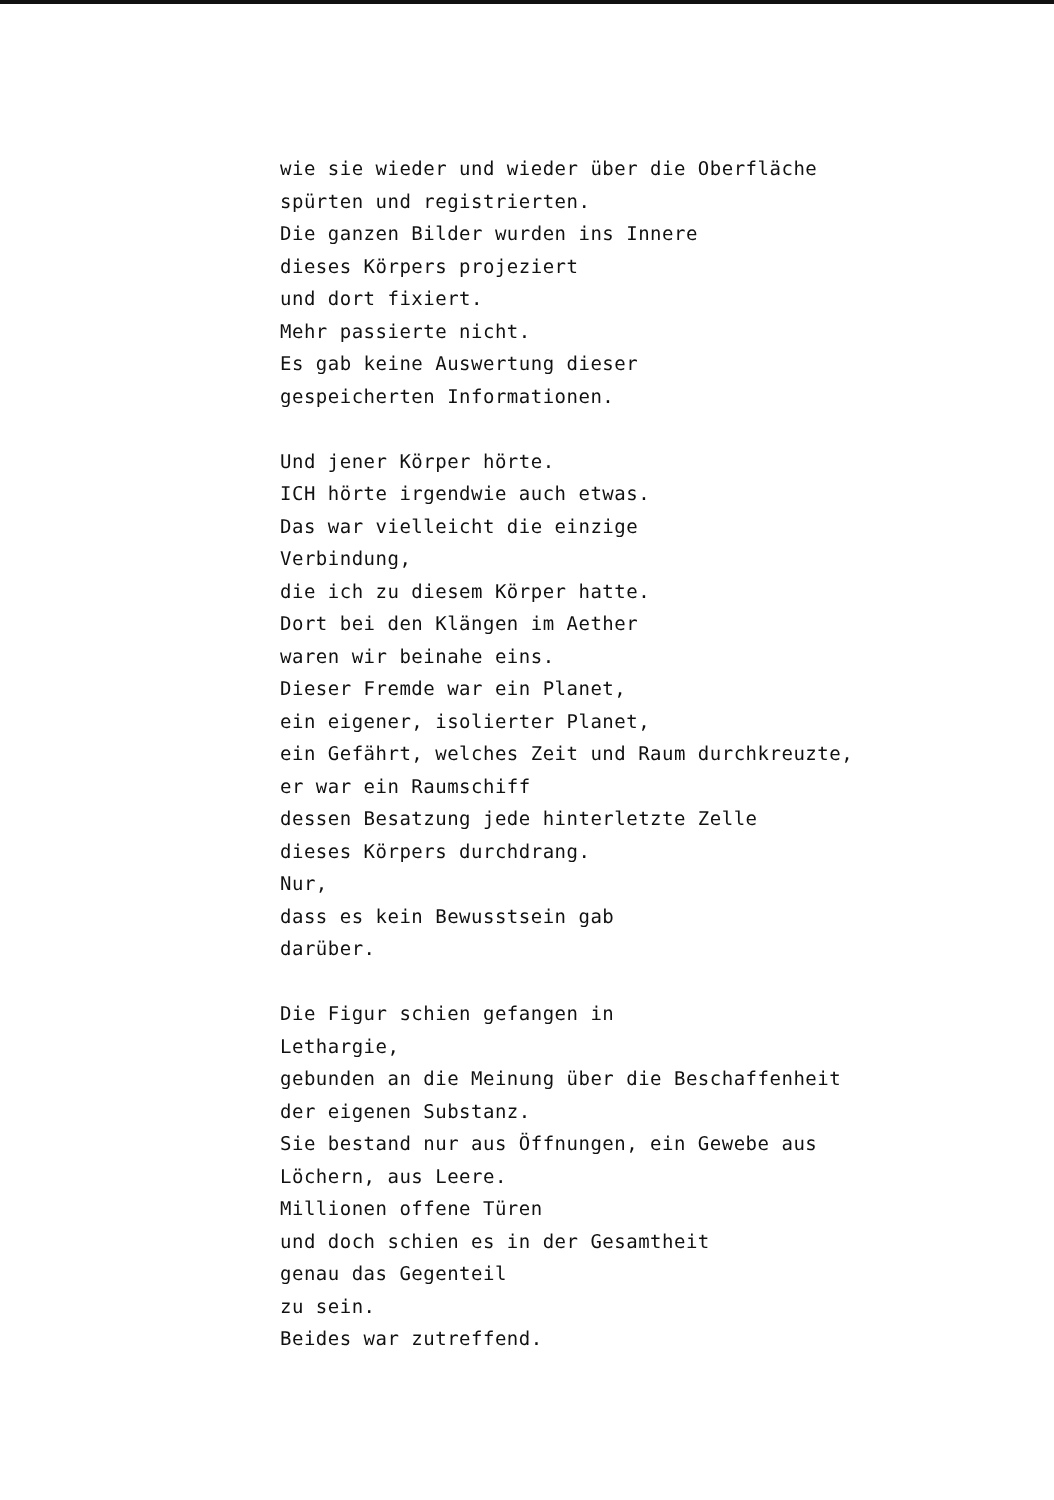wie sie wieder und wieder über die Oberfläche
spürten und registrierten.
Die ganzen Bilder wurden ins Innere
dieses Körpers projeziert
und dort fixiert.
Mehr passierte nicht.
Es gab keine Auswertung dieser
gespeicherten Informationen.
Und jener Körper hörte.
ICH hörte irgendwie auch etwas.
Das war vielleicht die einzige
Verbindung,
die ich zu diesem Körper hatte.
Dort bei den Klängen im Aether
waren wir beinahe eins.
Dieser Fremde war ein Planet,
ein eigener, isolierter Planet,
ein Gefährt, welches Zeit und Raum durchkreuzte,
er war ein Raumschiff
dessen Besatzung jede hinterletzte Zelle
dieses Körpers durchdrang.
Nur,
dass es kein Bewusstsein gab
darüber.
Die Figur schien gefangen in
Lethargie,
gebunden an die Meinung über die Beschaffenheit
der eigenen Substanz.
Sie bestand nur aus Öffnungen, ein Gewebe aus
Löchern, aus Leere.
Millionen offene Türen
und doch schien es in der Gesamtheit
genau das Gegenteil
zu sein.
Beides war zutreffend.